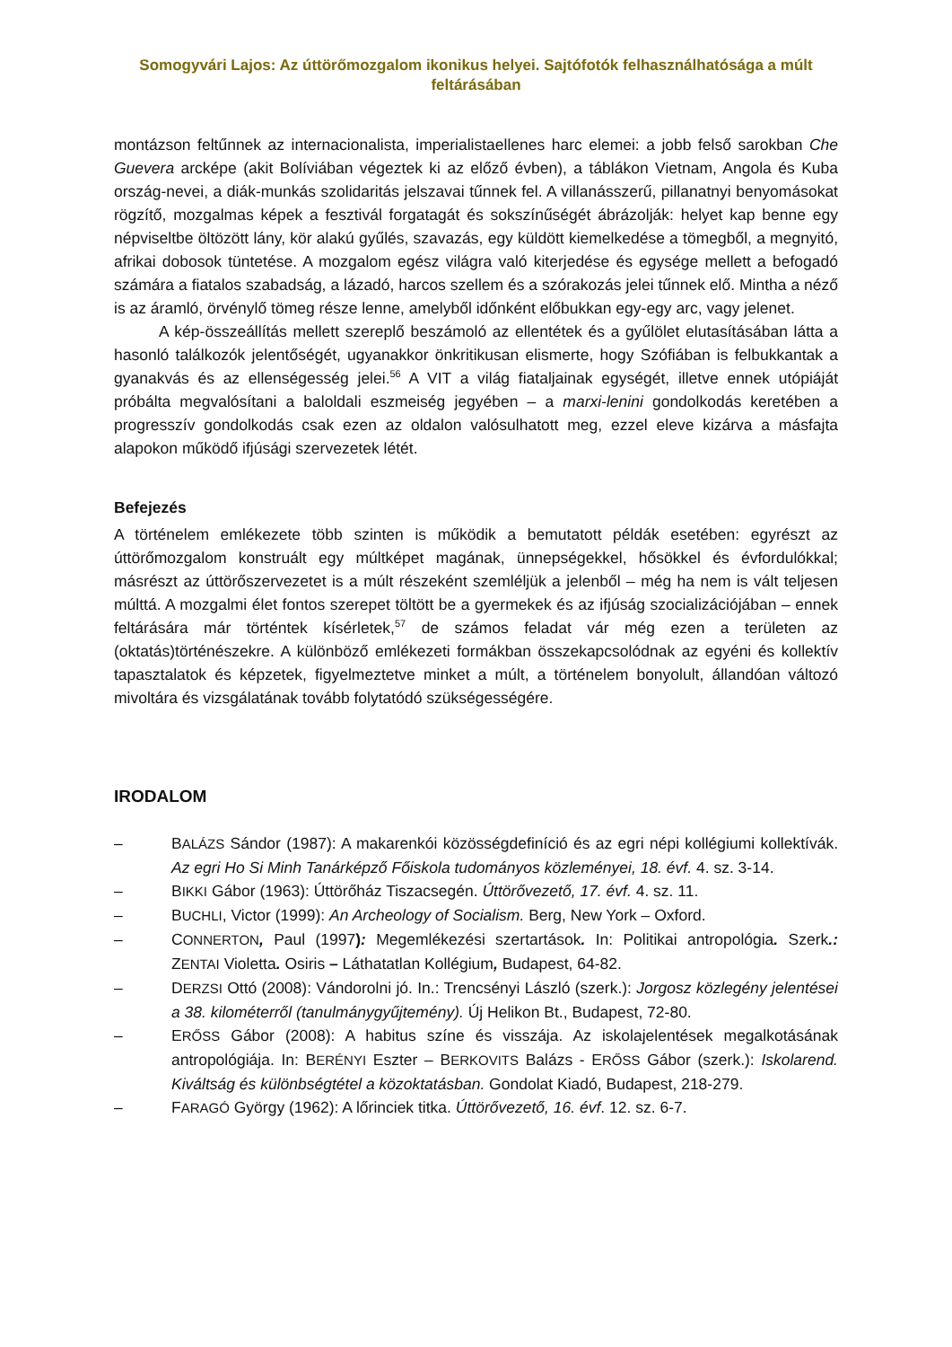Somogyvári Lajos: Az úttörőmozgalom ikonikus helyei. Sajtófotók felhasználhatósága a múlt feltárásában
montázson feltűnnek az internacionalista, imperialistaellenes harc elemei: a jobb felső sarokban Che Guevera arcképe (akit Bolíviában végeztek ki az előző évben), a táblákon Vietnam, Angola és Kuba ország-nevei, a diák-munkás szolidaritás jelszavai tűnnek fel. A villanásszerű, pillanatnyi benyomásokat rögzítő, mozgalmas képek a fesztivál forgatagát és sokszínűségét ábrázolják: helyet kap benne egy népviseltbe öltözött lány, kör alakú gyűlés, szavazás, egy küldött kiemelkedése a tömegből, a megnyitó, afrikai dobosok tüntetése. A mozgalom egész világra való kiterjedése és egysége mellett a befogadó számára a fiatalos szabadság, a lázadó, harcos szellem és a szórakozás jelei tűnnek elő. Mintha a néző is az áramló, örvénylő tömeg része lenne, amelyből időnként előbukkan egy-egy arc, vagy jelenet.
A kép-összeállítás mellett szereplő beszámoló az ellentétek és a gyűlölet elutasításában látta a hasonló találkozók jelentőségét, ugyanakkor önkritikusan elismerte, hogy Szófiában is felbukkantak a gyanakvás és az ellenségesség jelei.<sup>56</sup> A VIT a világ fiataljainak egységét, illetve ennek utópiáját próbálta megvalósítani a baloldali eszmeiség jegyében – a marxi-lenini gondolkodás keretében a progresszív gondolkodás csak ezen az oldalon valósulhatott meg, ezzel eleve kizárva a másfajta alapokon működő ifjúsági szervezetek létét.
Befejezés
A történelem emlékezete több szinten is működik a bemutatott példák esetében: egyrészt az úttörőmozgalom konstruált egy múltképet magának, ünnepségekkel, hősökkel és évfordulókkal; másrészt az úttörőszervezetet is a múlt részeként szemléljük a jelenből – még ha nem is vált teljesen múlttá. A mozgalmi élet fontos szerepet töltött be a gyermekek és az ifjúság szocializációjában – ennek feltárására már történtek kísérletek,<sup>57</sup> de számos feladat vár még ezen a területen az (oktatás)történészekre. A különböző emlékezeti formákban összekapcsolódnak az egyéni és kollektív tapasztalatok és képzetek, figyelmeztetve minket a múlt, a történelem bonyolult, állandóan változó mivoltára és vizsgálatának tovább folytatódó szükségességére.
IRODALOM
– BALÁZS Sándor (1987): A makarenkói közösségdefiníció és az egri népi kollégiumi kollektívák. Az egri Ho Si Minh Tanárképző Főiskola tudományos közleményei, 18. évf. 4. sz. 3-14.
– BIKKI Gábor (1963): Úttörőház Tiszacsegén. Úttörővezető, 17. évf. 4. sz. 11.
– BUCHLI, Victor (1999): An Archeology of Socialism. Berg, New York – Oxford.
– CONNERTON, Paul (1997): Megemlékezési szertartások. In: Politikai antropológia. Szerk.: ZENTAI Violetta. Osiris – Láthatatlan Kollégium, Budapest, 64-82.
– DERZSI Ottó (2008): Vándorolni jó. In.: Trencsényi László (szerk.): Jorgosz közlegény jelentései a 38. kilométerről (tanulmánygyűjtemény). Új Helikon Bt., Budapest, 72-80.
– ERŐSS Gábor (2008): A habitus színe és visszája. Az iskolajelentések megalkotásának antropológiája. In: BERÉNYI Eszter – BERKOVITS Balázs - ERŐSS Gábor (szerk.): Iskolarend. Kiváltság és különbségtétel a közoktatásban. Gondolat Kiadó, Budapest, 218-279.
– FARAGÓ György (1962): A lőrinciek titka. Úttörővezető, 16. évf. 12. sz. 6-7.